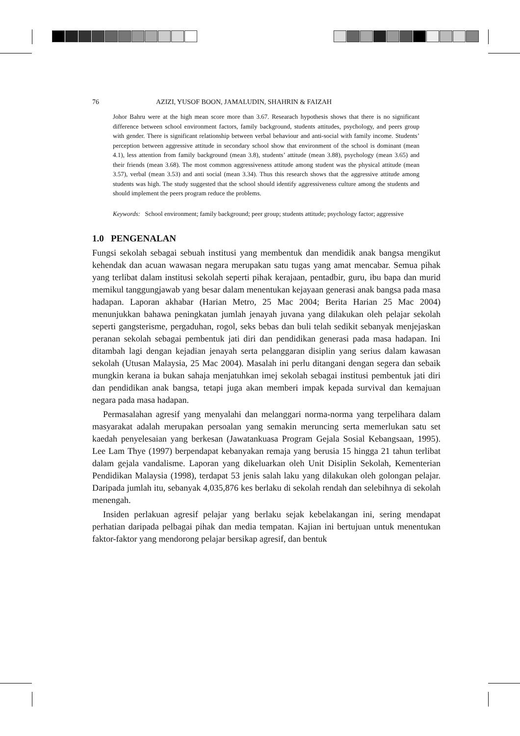76 AZIZI, YUSOF BOON, JAMALUDIN, SHAHRIN & FAIZAH
Johor Bahru were at the high mean score more than 3.67. Researach hypothesis shows that there is no significant difference between school environment factors, family background, students attitudes, psychology, and peers group with gender. There is significant relationship between verbal behaviour and anti-social with family income. Students’ perception between aggressive attitude in secondary school show that environment of the school is dominant (mean 4.1), less attention from family background (mean 3.8), students’ attitude (mean 3.88), psychology (mean 3.65) and their friends (mean 3.68). The most common aggressiveness attitude among student was the physical attitude (mean 3.57), verbal (mean 3.53) and anti social (mean 3.34). Thus this research shows that the aggressive attitude among students was high. The study suggested that the school should identify aggressiveness culture among the students and should implement the peers program reduce the problems.
Keywords: School environment; family background; peer group; students attitude; psychology factor; aggressive
1.0 PENGENALAN
Fungsi sekolah sebagai sebuah institusi yang membentuk dan mendidik anak bangsa mengikut kehendak dan acuan wawasan negara merupakan satu tugas yang amat mencabar. Semua pihak yang terlibat dalam institusi sekolah seperti pihak kerajaan, pentadbir, guru, ibu bapa dan murid memikul tanggungjawab yang besar dalam menentukan kejayaan generasi anak bangsa pada masa hadapan. Laporan akhabar (Harian Metro, 25 Mac 2004; Berita Harian 25 Mac 2004) menunjukkan bahawa peningkatan jumlah jenayah juvana yang dilakukan oleh pelajar sekolah seperti gangsterisme, pergaduhan, rogol, seks bebas dan buli telah sedikit sebanyak menjejaskan peranan sekolah sebagai pembentuk jati diri dan pendidikan generasi pada masa hadapan. Ini ditambah lagi dengan kejadian jenayah serta pelanggaran disiplin yang serius dalam kawasan sekolah (Utusan Malaysia, 25 Mac 2004). Masalah ini perlu ditangani dengan segera dan sebaik mungkin kerana ia bukan sahaja menjatuhkan imej sekolah sebagai institusi pembentuk jati diri dan pendidikan anak bangsa, tetapi juga akan memberi impak kepada survival dan kemajuan negara pada masa hadapan.
Permasalahan agresif yang menyalahi dan melanggari norma-norma yang terpelihara dalam masyarakat adalah merupakan persoalan yang semakin meruncing serta memerlukan satu set kaedah penyelesaian yang berkesan (Jawatankuasa Program Gejala Sosial Kebangsaan, 1995). Lee Lam Thye (1997) berpendapat kebanyakan remaja yang berusia 15 hingga 21 tahun terlibat dalam gejala vandalisme. Laporan yang dikeluarkan oleh Unit Disiplin Sekolah, Kementerian Pendidikan Malaysia (1998), terdapat 53 jenis salah laku yang dilakukan oleh golongan pelajar. Daripada jumlah itu, sebanyak 4,035,876 kes berlaku di sekolah rendah dan selebihnya di sekolah menengah.
Insiden perlakuan agresif pelajar yang berlaku sejak kebelakangan ini, sering mendapat perhatian daripada pelbagai pihak dan media tempatan. Kajian ini bertujuan untuk menentukan faktor-faktor yang mendorong pelajar bersikap agresif, dan bentuk